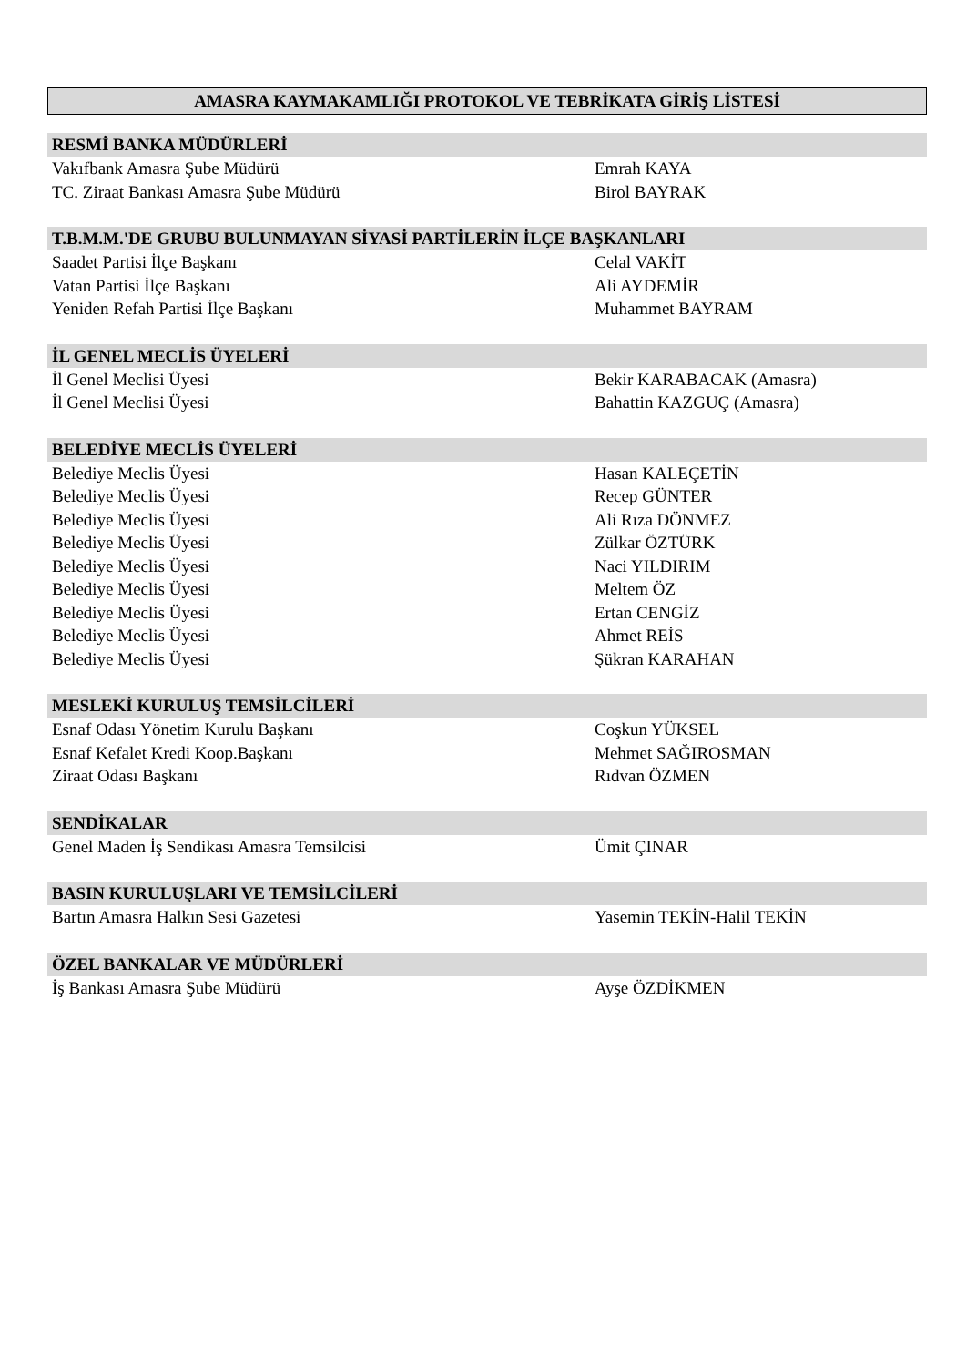AMASRA KAYMAKAMLIĞI PROTOKOL VE TEBRİKATA GİRİŞ LİSTESİ
| RESMİ BANKA MÜDÜRLERİ | |
| --- | --- |
| Vakıfbank Amasra Şube Müdürü | Emrah KAYA |
| TC. Ziraat Bankası Amasra Şube Müdürü | Birol BAYRAK |
| T.B.M.M.'DE GRUBU BULUNMAYAN SİYASİ PARTİLERİN İLÇE BAŞKANLARI | |
| Saadet Partisi İlçe Başkanı | Celal VAKİT |
| Vatan Partisi İlçe Başkanı | Ali AYDEMİR |
| Yeniden Refah Partisi İlçe Başkanı | Muhammet BAYRAM |
| İL GENEL MECLİS ÜYELERİ | |
| İl Genel Meclisi Üyesi | Bekir KARABACAK (Amasra) |
| İl Genel Meclisi Üyesi | Bahattin KAZGUÇ (Amasra) |
| BELEDİYE MECLİS ÜYELERİ | |
| Belediye Meclis Üyesi | Hasan KALEÇETİN |
| Belediye Meclis Üyesi | Recep GÜNTER |
| Belediye Meclis Üyesi | Ali Rıza DÖNMEZ |
| Belediye Meclis Üyesi | Zülkar ÖZTÜRK |
| Belediye Meclis Üyesi | Naci YILDIRIM |
| Belediye Meclis Üyesi | Meltem ÖZ |
| Belediye Meclis Üyesi | Ertan CENGİZ |
| Belediye Meclis Üyesi | Ahmet REİS |
| Belediye Meclis Üyesi | Şükran KARAHAN |
| MESLEKİ KURULUŞ TEMSİLCİLERİ | |
| Esnaf Odası Yönetim Kurulu Başkanı | Coşkun YÜKSEL |
| Esnaf Kefalet Kredi Koop.Başkanı | Mehmet SAĞIROSMAN |
| Ziraat Odası Başkanı | Rıdvan ÖZMEN |
| SENDİKALAR | |
| Genel Maden İş Sendikası Amasra Temsilcisi | Ümit ÇINAR |
| BASIN KURULUŞLARI VE TEMSİLCİLERİ | |
| Bartın Amasra Halkın Sesi Gazetesi | Yasemin TEKİN-Halil TEKİN |
| ÖZEL BANKALAR VE MÜDÜRLERİ | |
| İş Bankası Amasra Şube Müdürü | Ayşe ÖZDİKMEN |